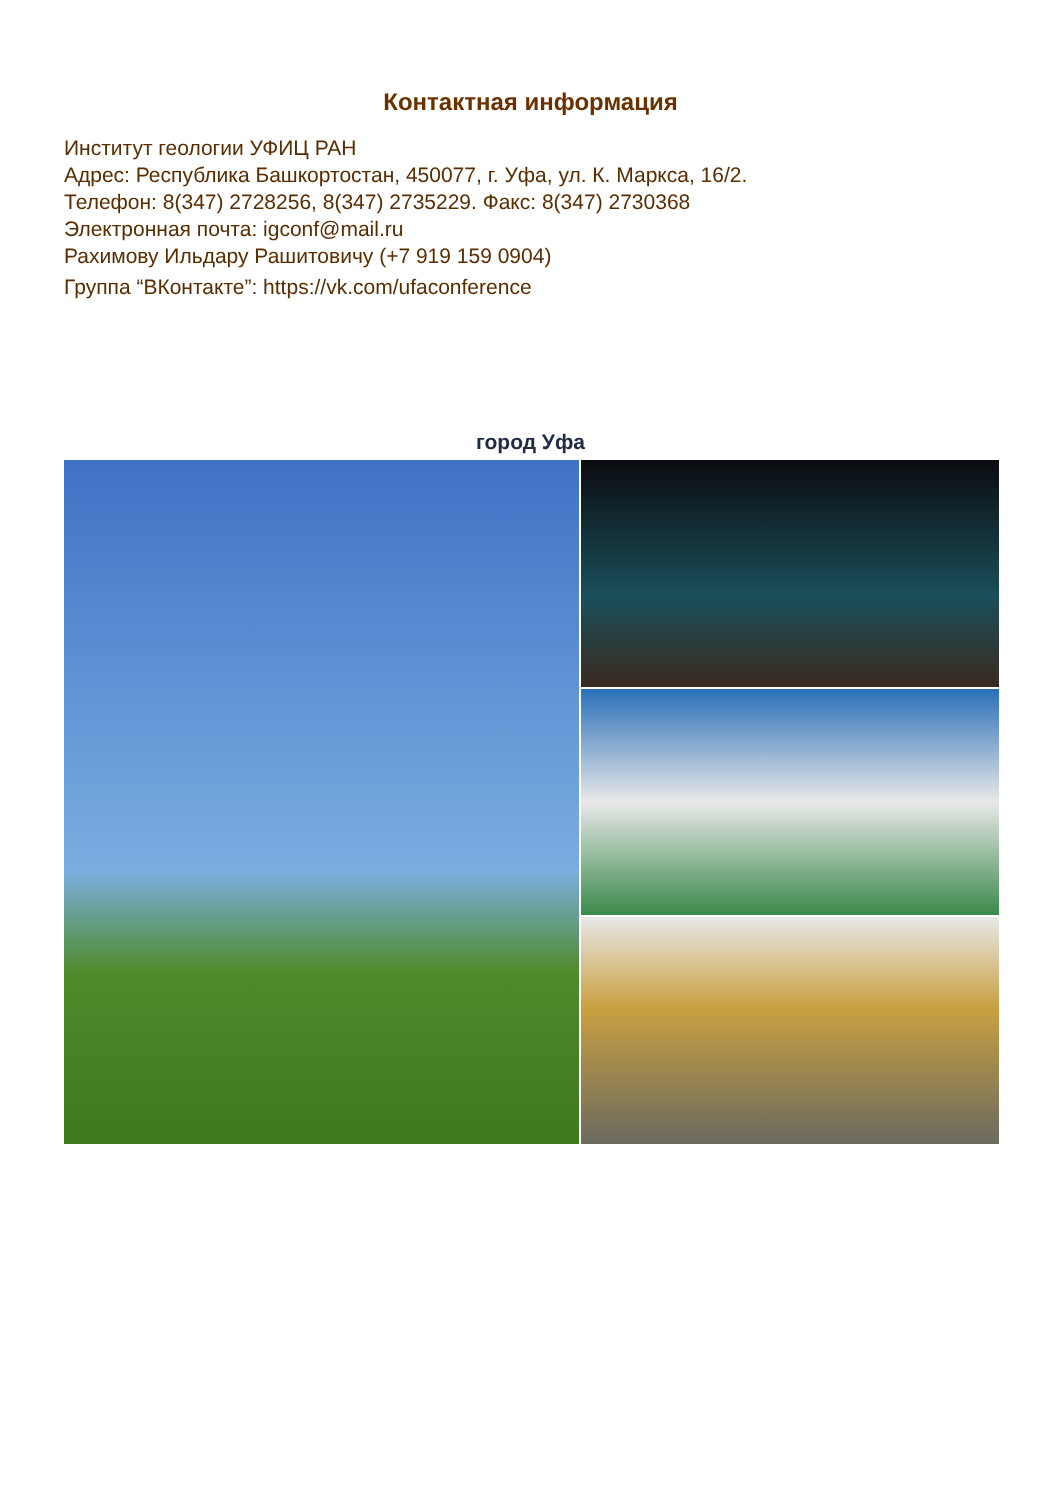Контактная информация
Институт геологии УФИЦ РАН
Адрес: Республика Башкортостан, 450077, г. Уфа, ул. К. Маркса, 16/2.
Телефон: 8(347) 2728256, 8(347) 2735229. Факс: 8(347) 2730368
Электронная почта: igconf@mail.ru
Рахимову Ильдару Рашитовичу (+7 919 159 0904)
Группа “ВКонтакте”: https://vk.com/ufaconference
город Уфа